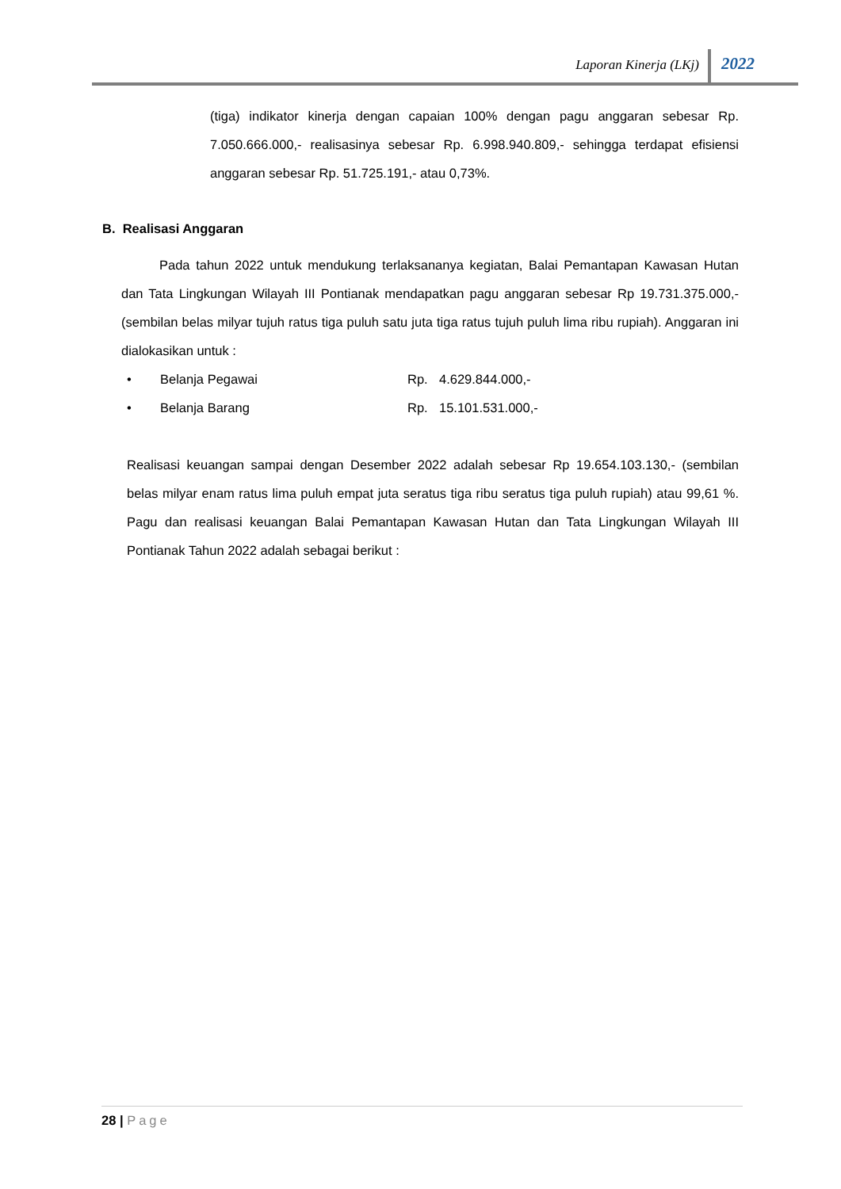Laporan Kinerja (LKj) 2022
(tiga) indikator kinerja dengan capaian 100% dengan pagu anggaran sebesar Rp. 7.050.666.000,- realisasinya sebesar Rp. 6.998.940.809,- sehingga terdapat efisiensi anggaran sebesar Rp. 51.725.191,- atau 0,73%.
B. Realisasi Anggaran
Pada tahun 2022 untuk mendukung terlaksananya kegiatan, Balai Pemantapan Kawasan Hutan dan Tata Lingkungan Wilayah III Pontianak mendapatkan pagu anggaran sebesar Rp 19.731.375.000,- (sembilan belas milyar tujuh ratus tiga puluh satu juta tiga ratus tujuh puluh lima ribu rupiah). Anggaran ini dialokasikan untuk :
• Belanja Pegawai Rp. 4.629.844.000,-
• Belanja Barang Rp. 15.101.531.000,-
Realisasi keuangan sampai dengan Desember 2022 adalah sebesar Rp 19.654.103.130,- (sembilan belas milyar enam ratus lima puluh empat juta seratus tiga ribu seratus tiga puluh rupiah) atau 99,61 %. Pagu dan realisasi keuangan Balai Pemantapan Kawasan Hutan dan Tata Lingkungan Wilayah III Pontianak Tahun 2022 adalah sebagai berikut :
28 | Page